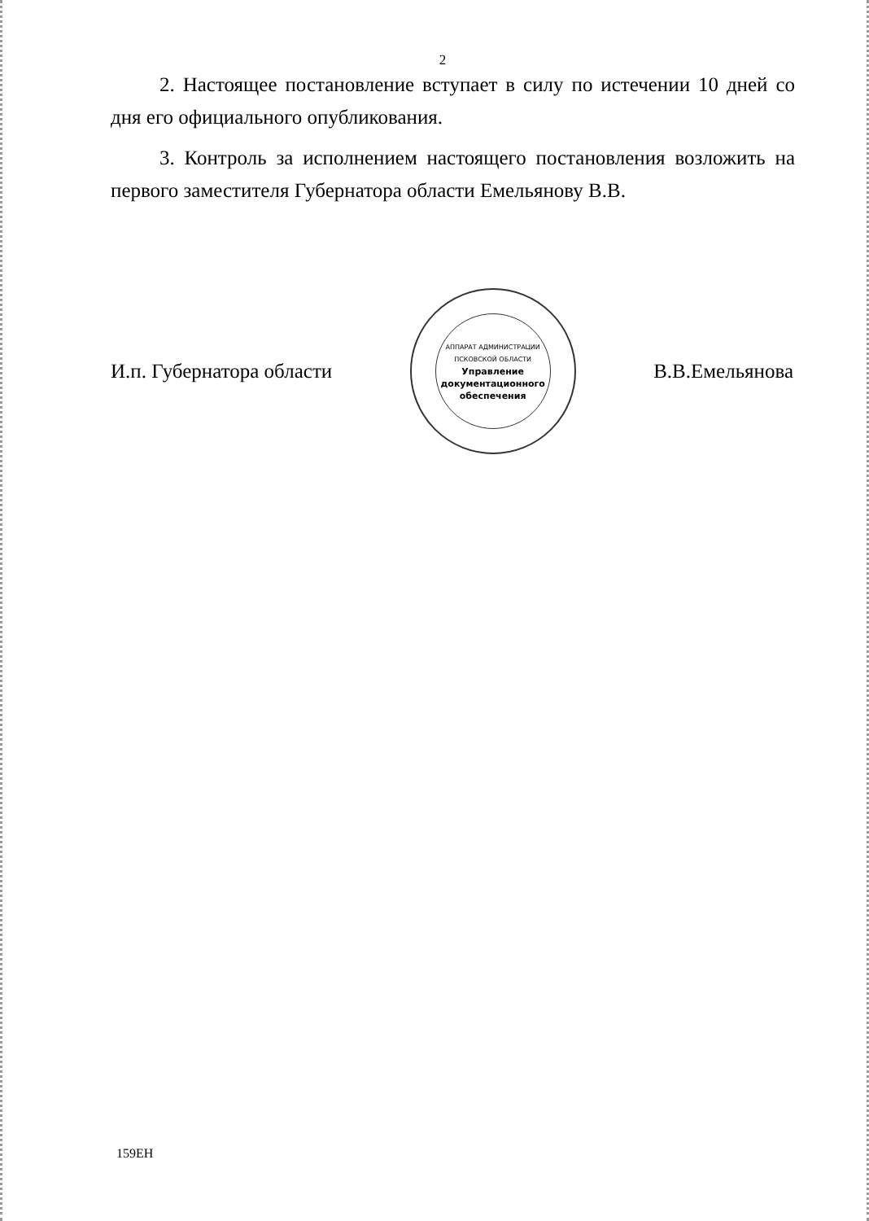2
2. Настоящее постановление вступает в силу по истечении 10 дней со дня его официального опубликования.
3. Контроль за исполнением настоящего постановления возложить на первого заместителя Губернатора области Емельянову В.В.
И.п. Губернатора области
АППАРАТ АДМИНИСТРАЦИИ ПСКОВСКОЙ ОБЛАСТИ
Управление документационного обеспечения
В.В.Емельянова
159ЕН